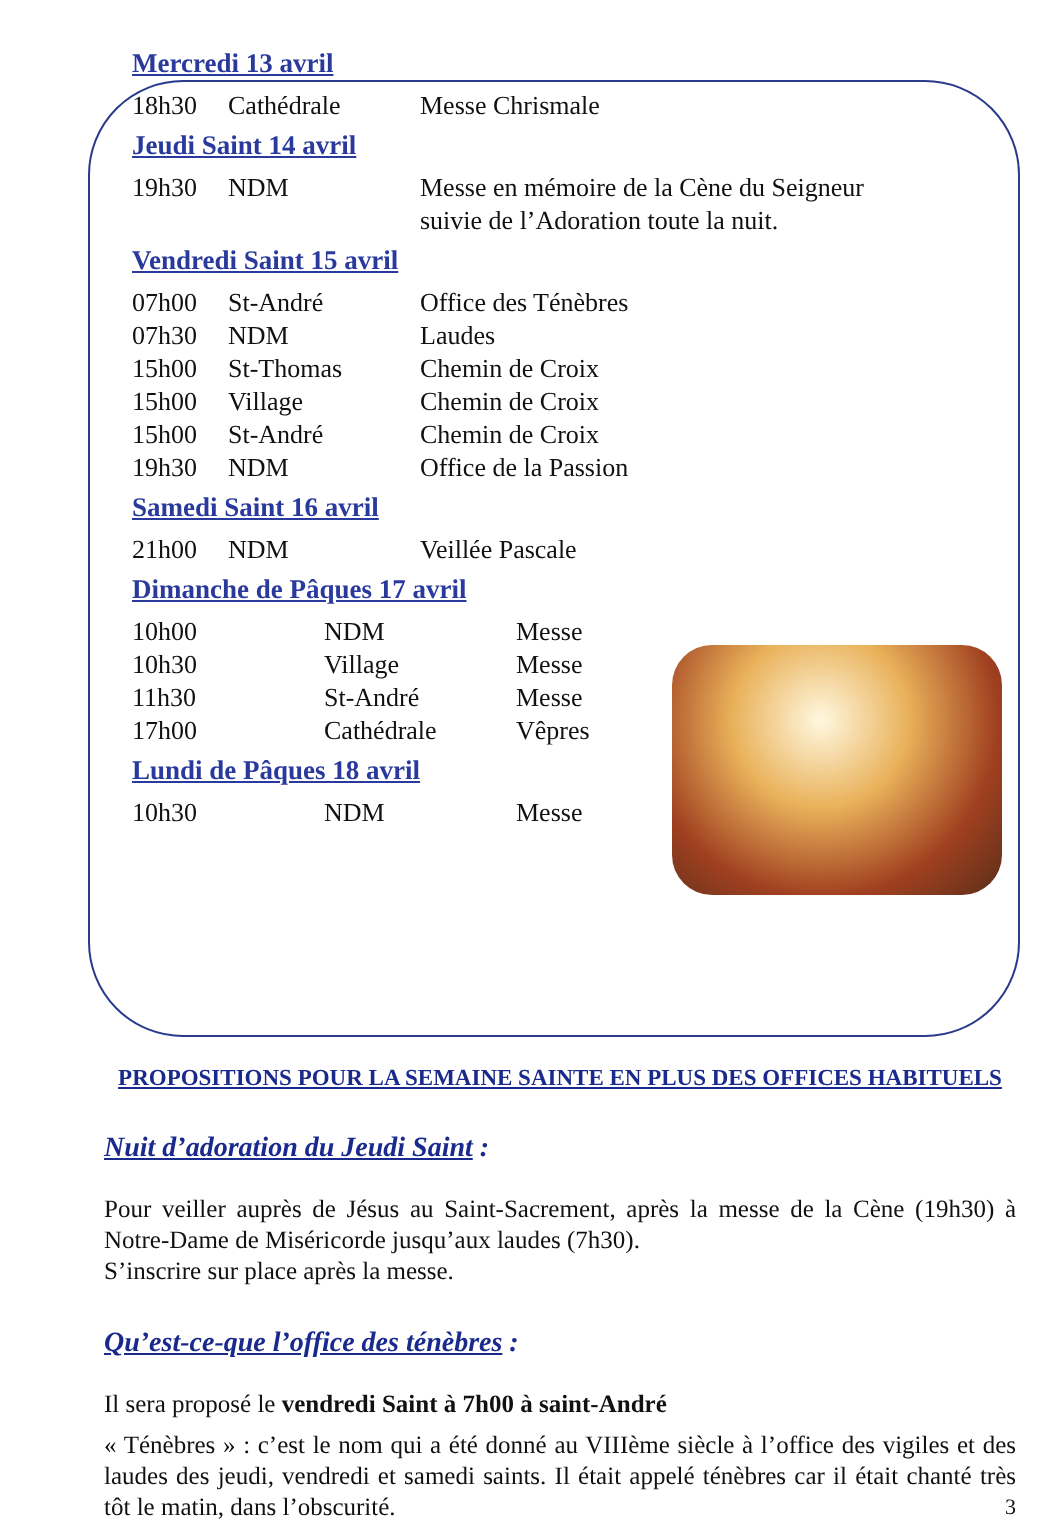Mercredi 13 avril
| 18h30 | Cathédrale | Messe Chrismale |
Jeudi Saint 14 avril
| 19h30 | NDM | Messe en mémoire de la Cène du Seigneur suivie de l’Adoration toute la nuit. |
Vendredi Saint 15 avril
| 07h00 | St-André | Office des Ténèbres |
| 07h30 | NDM | Laudes |
| 15h00 | St-Thomas | Chemin de Croix |
| 15h00 | Village | Chemin de Croix |
| 15h00 | St-André | Chemin de Croix |
| 19h30 | NDM | Office de la Passion |
Samedi Saint 16 avril
| 21h00 | NDM | Veillée Pascale |
Dimanche de Pâques 17 avril
| 10h00 | NDM | Messe |
| 10h30 | Village | Messe |
| 11h30 | St-André | Messe |
| 17h00 | Cathédrale | Vêpres |
Lundi de Pâques 18 avril
| 10h30 | NDM | Messe |
PROPOSITIONS POUR LA SEMAINE SAINTE EN PLUS DES OFFICES HABITUELS
Nuit d’adoration du Jeudi Saint :
Pour veiller auprès de Jésus au Saint-Sacrement, après la messe de la Cène (19h30) à Notre-Dame de Miséricorde jusqu’aux laudes (7h30).
S’inscrire sur place après la messe.
Qu’est-ce-que l’office des ténèbres :
Il sera proposé le vendredi Saint à 7h00 à saint-André
« Ténèbres » : c’est le nom qui a été donné au VIIIème siècle à l’office des vigiles et des laudes des jeudi, vendredi et samedi saints. Il était appelé ténèbres car il était chanté très tôt le matin, dans l’obscurité. 3